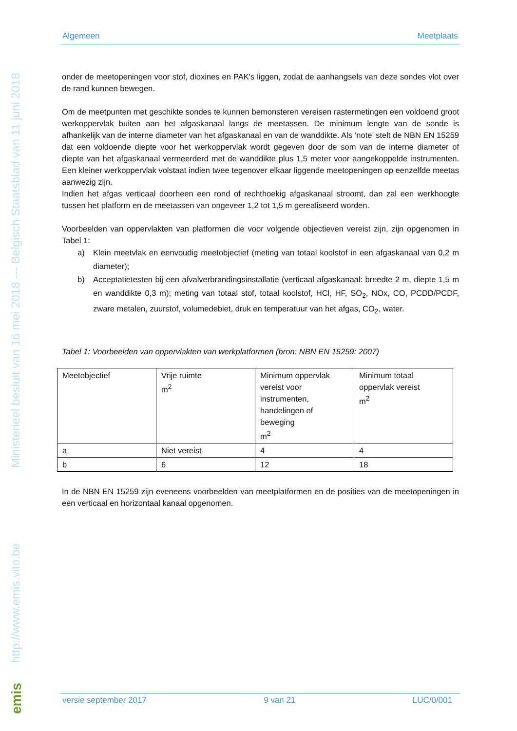Algemeen Meetplaats
Ministerieel besluit van 16 mei 2018 --- Belgisch Staatsblad van 11 juni 2018
http://www.emis.vito.be
emis
onder de meetopeningen voor stof, dioxines en PAK's liggen, zodat de aanhangsels van deze sondes vlot over de rand kunnen bewegen.
Om de meetpunten met geschikte sondes te kunnen bemonsteren vereisen rastermetingen een voldoend groot werkoppervlak buiten aan het afgaskanaal langs de meetassen. De minimum lengte van de sonde is afhankelijk van de interne diameter van het afgaskanaal en van de wanddikte. Als ‘note’ stelt de NBN EN 15259 dat een voldoende diepte voor het werkoppervlak wordt gegeven door de som van de interne diameter of diepte van het afgaskanaal vermeerderd met de wanddikte plus 1,5 meter voor aangekoppelde instrumenten. Een kleiner werkoppervlak volstaat indien twee tegenover elkaar liggende meetopeningen op eenzelfde meetas aanwezig zijn.
Indien het afgas verticaal doorheen een rond of rechthoekig afgaskanaal stroomt, dan zal een werkhoogte tussen het platform en de meetassen van ongeveer 1,2 tot 1,5 m gerealiseerd worden.
Voorbeelden van oppervlakten van platformen die voor volgende objectieven vereist zijn, zijn opgenomen in Tabel 1:
a) Klein meetvlak en eenvoudig meetobjectief (meting van totaal koolstof in een afgaskanaal van 0,2 m diameter);
b) Acceptatietesten bij een afvalverbrandingsinstallatie (verticaal afgaskanaal: breedte 2 m, diepte 1,5 m en wanddikte 0,3 m); meting van totaal stof, totaal koolstof, HCl, HF, SO<sub>2</sub>, NOx, CO, PCDD/PCDF, zware metalen, zuurstof, volumedebiet, druk en temperatuur van het afgas, CO<sub>2</sub>, water.
Tabel 1: Voorbeelden van oppervlakten van werkplatformen (bron: NBN EN 15259: 2007)
| Meetobjectief | Vrije ruimte m<sup>2</sup> | Minimum oppervlak vereist voor instrumenten, handelingen of beweging m<sup>2</sup> | Minimum totaal oppervlak vereist m<sup>2</sup> |
| a | Niet vereist | 4 | 4 |
| b | 6 | 12 | 18 |
In de NBN EN 15259 zijn eveneens voorbeelden van meetplatformen en de posities van de meetopeningen in een verticaal en horizontaal kanaal opgenomen.
versie september 2017 9 van 21 LUC/0/001